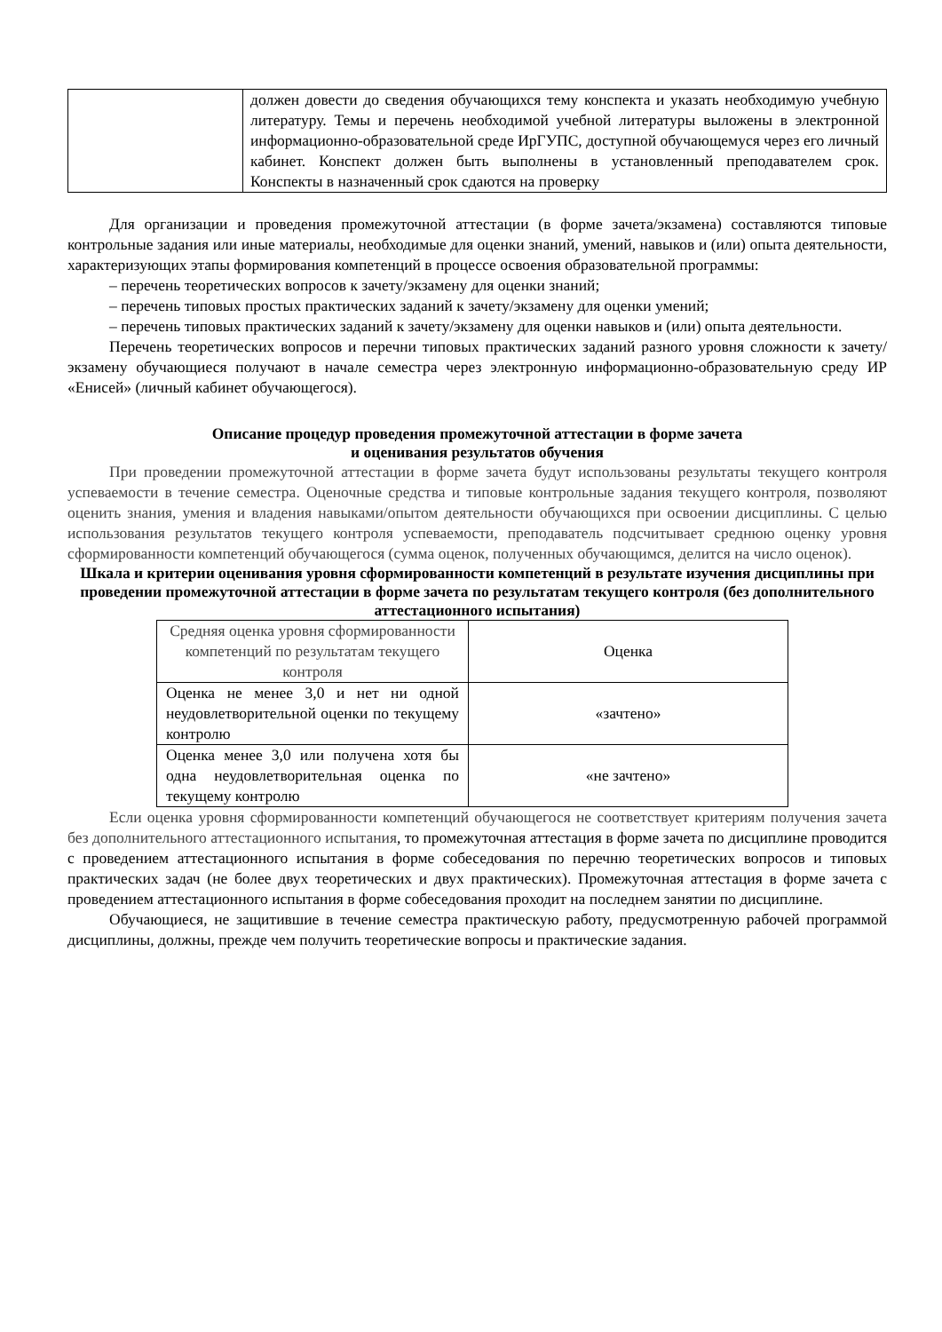| | должен довести до сведения обучающихся тему конспекта и указать необходимую учебную литературу. Темы и перечень необходимой учебной литературы выложены в электронной информационно-образовательной среде ИрГУПС, доступной обучающемуся через его личный кабинет. Конспект должен быть выполнены в установленный преподавателем срок. Конспекты в назначенный срок сдаются на проверку |
Для организации и проведения промежуточной аттестации (в форме зачета/экзамена) составляются типовые контрольные задания или иные материалы, необходимые для оценки знаний, умений, навыков и (или) опыта деятельности, характеризующих этапы формирования компетенций в процессе освоения образовательной программы:
– перечень теоретических вопросов к зачету/экзамену для оценки знаний;
– перечень типовых простых практических заданий к зачету/экзамену для оценки умений;
– перечень типовых практических заданий к зачету/экзамену для оценки навыков и (или) опыта деятельности.
Перечень теоретических вопросов и перечни типовых практических заданий разного уровня сложности к зачету/экзамену обучающиеся получают в начале семестра через электронную информационно-образовательную среду ИР «Енисей» (личный кабинет обучающегося).
Описание процедур проведения промежуточной аттестации в форме зачета
и оценивания результатов обучения
При проведении промежуточной аттестации в форме зачета будут использованы результаты текущего контроля успеваемости в течение семестра. Оценочные средства и типовые контрольные задания текущего контроля, позволяют оценить знания, умения и владения навыками/опытом деятельности обучающихся при освоении дисциплины. С целью использования результатов текущего контроля успеваемости, преподаватель подсчитывает среднюю оценку уровня сформированности компетенций обучающегося (сумма оценок, полученных обучающимся, делится на число оценок).
Шкала и критерии оценивания уровня сформированности компетенций в результате изучения дисциплины при проведении промежуточной аттестации в форме зачета по результатам текущего контроля (без дополнительного аттестационного испытания)
| Средняя оценка уровня сформированности компетенций по результатам текущего контроля | Оценка |
| Оценка не менее 3,0 и нет ни одной неудовлетворительной оценки по текущему контролю | «зачтено» |
| Оценка менее 3,0 или получена хотя бы одна неудовлетворительная оценка по текущему контролю | «не зачтено» |
Если оценка уровня сформированности компетенций обучающегося не соответствует критериям получения зачета без дополнительного аттестационного испытания, то промежуточная аттестация в форме зачета по дисциплине проводится с проведением аттестационного испытания в форме собеседования по перечню теоретических вопросов и типовых практических задач (не более двух теоретических и двух практических). Промежуточная аттестация в форме зачета с проведением аттестационного испытания в форме собеседования проходит на последнем занятии по дисциплине.
Обучающиеся, не защитившие в течение семестра практическую работу, предусмотренную рабочей программой дисциплины, должны, прежде чем получить теоретические вопросы и практические задания.